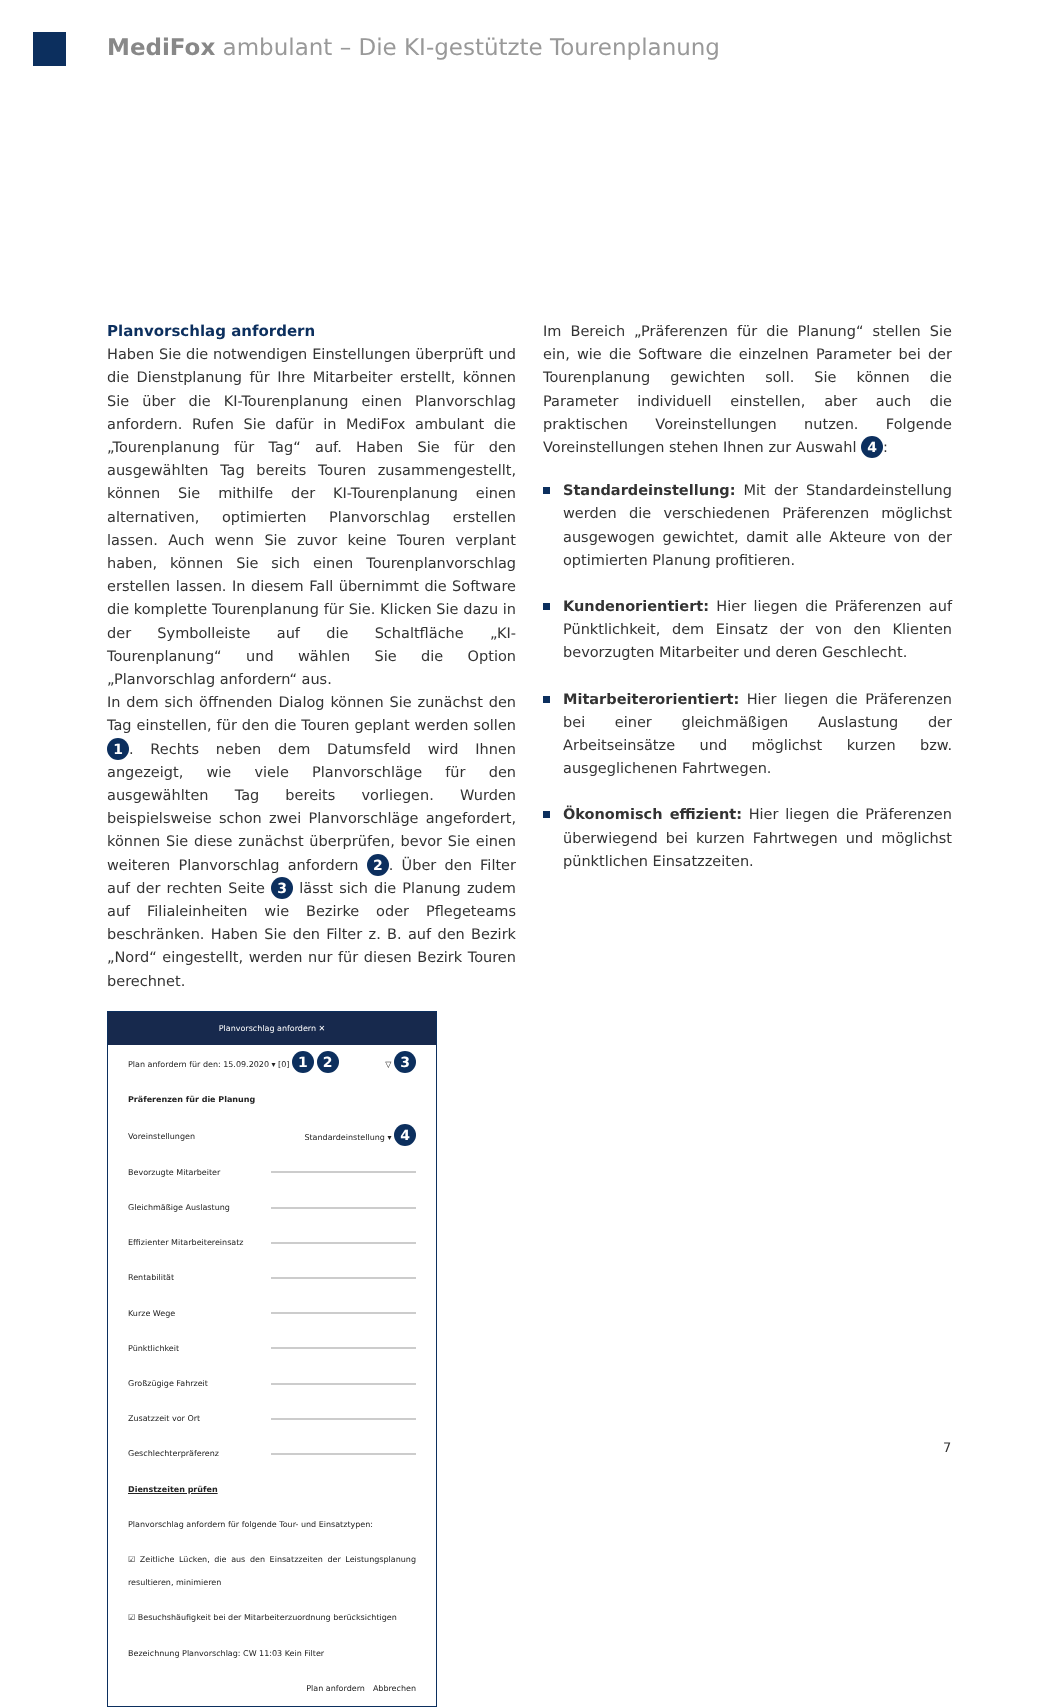MediFox ambulant – Die KI-gestützte Tourenplanung
Planvorschlag anfordern
Haben Sie die notwendigen Einstellungen überprüft und die Dienstplanung für Ihre Mitarbeiter erstellt, können Sie über die KI-Tourenplanung einen Planvorschlag anfordern. Rufen Sie dafür in MediFox ambulant die „Tourenplanung für Tag“ auf. Haben Sie für den ausgewählten Tag bereits Touren zusammengestellt, können Sie mithilfe der KI-Tourenplanung einen alternativen, optimierten Planvorschlag erstellen lassen. Auch wenn Sie zuvor keine Touren verplant haben, können Sie sich einen Tourenplanvorschlag erstellen lassen. In diesem Fall übernimmt die Software die komplette Tourenplanung für Sie. Klicken Sie dazu in der Symbolleiste auf die Schaltfläche „KI-Tourenplanung“ und wählen Sie die Option „Planvorschlag anfordern“ aus.
In dem sich öffnenden Dialog können Sie zunächst den Tag einstellen, für den die Touren geplant werden sollen 1. Rechts neben dem Datumsfeld wird Ihnen angezeigt, wie viele Planvorschläge für den ausgewählten Tag bereits vorliegen. Wurden beispielsweise schon zwei Planvorschläge angefordert, können Sie diese zunächst überprüfen, bevor Sie einen weiteren Planvorschlag anfordern 2. Über den Filter auf der rechten Seite 3 lässt sich die Planung zudem auf Filialeinheiten wie Bezirke oder Pflegeteams beschränken. Haben Sie den Filter z. B. auf den Bezirk „Nord“ eingestellt, werden nur für diesen Bezirk Touren berechnet.
Planvorschlag anfordern ✕
Plan anfordern für den: 15.09.2020 ▾ [0] 1 2 ▽ 3
Präferenzen für die Planung
Voreinstellungen Standardeinstellung ▾ 4
Bevorzugte Mitarbeiter
Gleichmäßige Auslastung
Effizienter Mitarbeitereinsatz
Rentabilität
Kurze Wege
Pünktlichkeit
Großzügige Fahrzeit
Zusatzzeit vor Ort
Geschlechterpräferenz
Dienstzeiten prüfen
Planvorschlag anfordern für folgende Tour- und Einsatztypen:
☑ Zeitliche Lücken, die aus den Einsatzzeiten der Leistungsplanung resultieren, minimieren
☑ Besuchshäufigkeit bei der Mitarbeiterzuordnung berücksichtigen
Bezeichnung Planvorschlag: CW 11:03 Kein Filter
Plan anfordern Abbrechen
Im Bereich „Präferenzen für die Planung“ stellen Sie ein, wie die Software die einzelnen Parameter bei der Tourenplanung gewichten soll. Sie können die Parameter individuell einstellen, aber auch die praktischen Voreinstellungen nutzen. Folgende Voreinstellungen stehen Ihnen zur Auswahl 4:
Standardeinstellung: Mit der Standardeinstellung werden die verschiedenen Präferenzen möglichst ausgewogen gewichtet, damit alle Akteure von der optimierten Planung profitieren.
Kundenorientiert: Hier liegen die Präferenzen auf Pünktlichkeit, dem Einsatz der von den Klienten bevorzugten Mitarbeiter und deren Geschlecht.
Mitarbeiterorientiert: Hier liegen die Präferenzen bei einer gleichmäßigen Auslastung der Arbeitseinsätze und möglichst kurzen bzw. ausgeglichenen Fahrtwegen.
Ökonomisch effizient: Hier liegen die Präferenzen überwiegend bei kurzen Fahrtwegen und möglichst pünktlichen Einsatzzeiten.
7